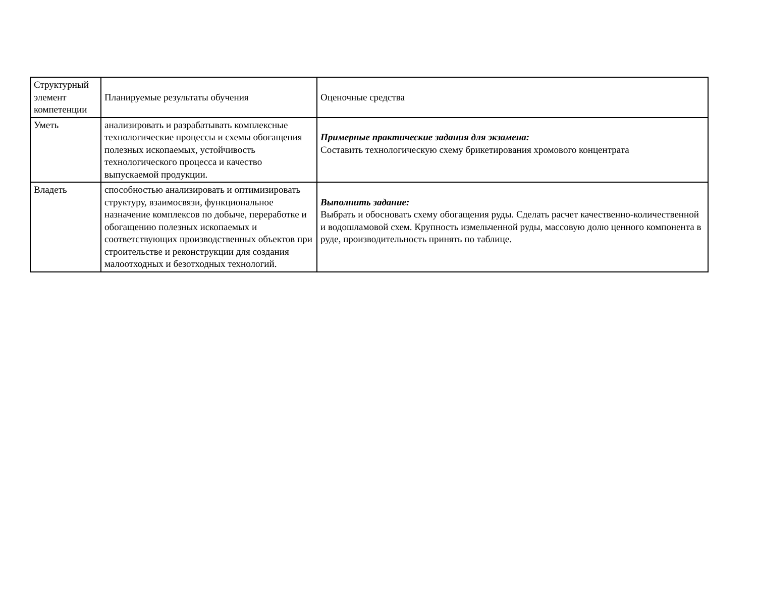| Структурный элемент компетенции | Планируемые результаты обучения | Оценочные средства |
| Уметь | анализировать и разрабатывать комплексные технологические процессы и схемы обогащения полезных ископаемых, устойчивость технологического процесса и качество выпускаемой продукции. | Примерные практические задания для экзамена: Составить технологическую схему брикетирования хромового концентрата |
| Владеть | способностью анализировать и оптимизировать структуру, взаимосвязи, функциональное назначение комплексов по добыче, переработке и обогащению полезных ископаемых и соответствующих производственных объектов при строительстве и реконструкции для создания малоотходных и безотходных технологий. | Выполнить задание: Выбрать и обосновать схему обогащения руды. Сделать расчет качественно-количественной и водошламовой схем. Крупность измельченной руды, массовую долю ценного компонента в руде, производительность принять по таблице. |